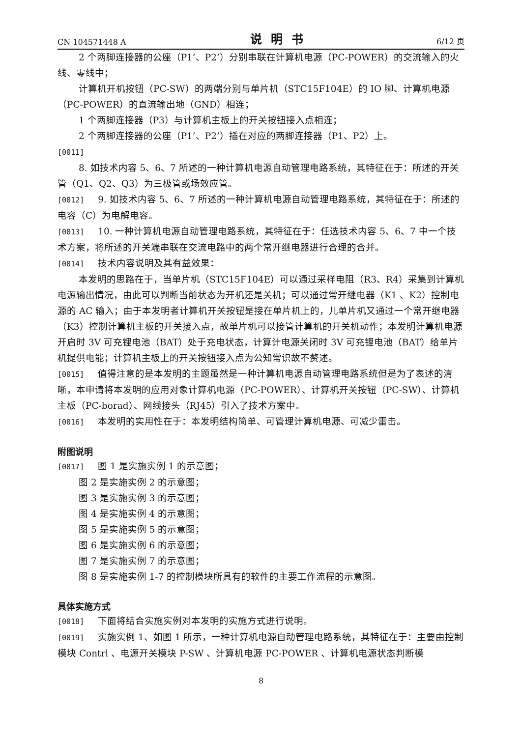CN 104571448 A 说明书 6/12 页
2 个两脚连接器的公座（P1’、P2’）分别串联在计算机电源（PC-POWER）的交流输入的火线、零线中；
计算机开机按钮（PC-SW）的两端分别与单片机（STC15F104E）的 IO 脚、计算机电源（PC-POWER）的直流输出地（GND）相连；
1 个两脚连接器（P3）与计算机主板上的开关按钮接入点相连；
2 个两脚连接器的公座（P1’、P2’）插在对应的两脚连接器（P1、P2）上。
[0011]
8. 如技术内容 5、6、7 所述的一种计算机电源自动管理电路系统，其特征在于：所述的开关管（Q1、Q2、Q3）为三极管或场效应管。
[0012] 9. 如技术内容 5、6、7 所述的一种计算机电源自动管理电路系统，其特征在于：所述的电容（C）为电解电容。
[0013] 10. 一种计算机电源自动管理电路系统，其特征在于：任选技术内容 5、6、7 中一个技术方案，将所述的开关端串联在交流电路中的两个常开继电器进行合理的合并。
[0014] 技术内容说明及其有益效果：
本发明的思路在于，当单片机（STC15F104E）可以通过采样电阻（R3、R4）采集到计算机电源输出情况，由此可以判断当前状态为开机还是关机；可以通过常开继电器（K1 、K2）控制电源的 AC 输入；由于本发明者计算机开关按钮是接在单片机上的，儿单片机又通过一个常开继电器（K3）控制计算机主板的开关接入点，故单片机可以接管计算机的开关机动作；本发明计算机电源开启时 3V 可充锂电池（BAT）处于充电状态，计算计电源关闭时 3V 可充锂电池（BAT）给单片机提供电能；计算机主板上的开关按钮接入点为公知常识故不赘述。
[0015] 值得注意的是本发明的主题虽然是一种计算机电源自动管理电路系统但是为了表述的清晰，本申请将本发明的应用对象计算机电源（PC-POWER）、计算机开关按钮（PC-SW）、计算机主板（PC-borad）、网线接头（RJ45）引入了技术方案中。
[0016] 本发明的实用性在于：本发明结构简单、可管理计算机电源、可减少雷击。
附图说明
[0017] 图 1 是实施实例 1 的示意图；
图 2 是实施实例 2 的示意图；
图 3 是实施实例 3 的示意图；
图 4 是实施实例 4 的示意图；
图 5 是实施实例 5 的示意图；
图 6 是实施实例 6 的示意图；
图 7 是实施实例 7 的示意图；
图 8 是实施实例 1-7 的控制模块所具有的软件的主要工作流程的示意图。
具体实施方式
[0018] 下面将结合实施实例对本发明的实施方式进行说明。
[0019] 实施实例 1、如图 1 所示，一种计算机电源自动管理电路系统，其特征在于：主要由控制模块 Contrl 、电源开关模块 P-SW 、计算机电源 PC-POWER 、计算机电源状态判断模
8